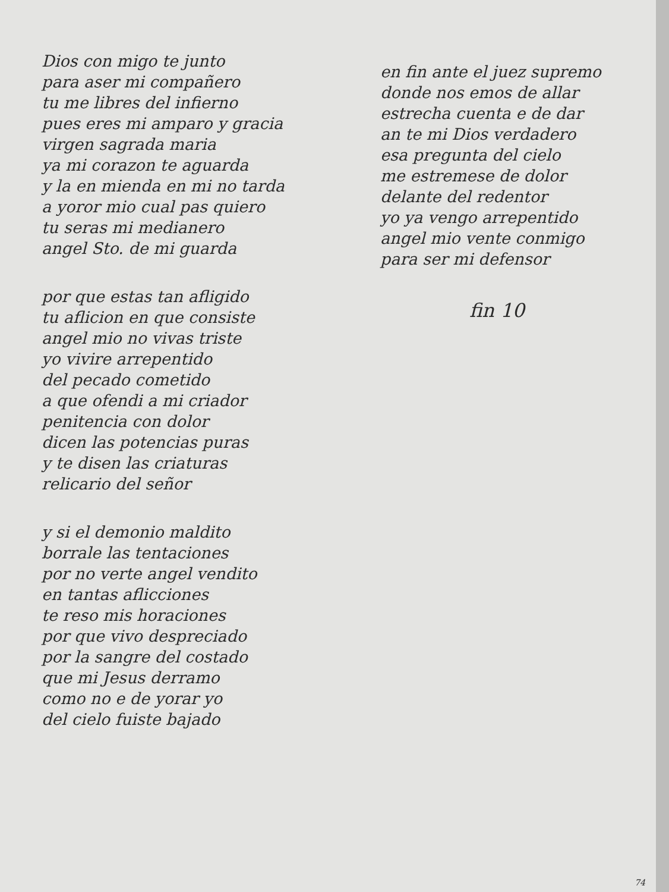Dios con migo te junto
para aser mi compañero
tu me libres del infierno
pues eres mi amparo y gracia
virgen sagrada maria
ya mi corazon te aguarda
y la en mienda en mi no tarda
a yoror mio cual pas quiero
tu seras mi medianero
angel Sto. de mi guarda
por que estas tan afligido
tu aflicion en que consiste
angel mio no vivas triste
yo vivire arrepentido
del pecado cometido
a que ofendi a mi criador
penitencia con dolor
dicen las potencias puras
y te disen las criaturas
relicario del señor
y si el demonio maldito
borrale las tentaciones
por no verte angel vendito
en tantas aflicciones
te reso mis horaciones
por que vivo despreciado
por la sangre del costado
que mi Jesus derramo
como no e de yorar yo
del cielo fuiste bajado
en fin ante el juez supremo
donde nos emos de allar
estrecha cuenta e de dar
an te mi Dios verdadero
esa pregunta del cielo
me estremese de dolor
delante del redentor
yo ya vengo arrepentido
angel mio vente conmigo
para ser mi defensor
fin 10
74